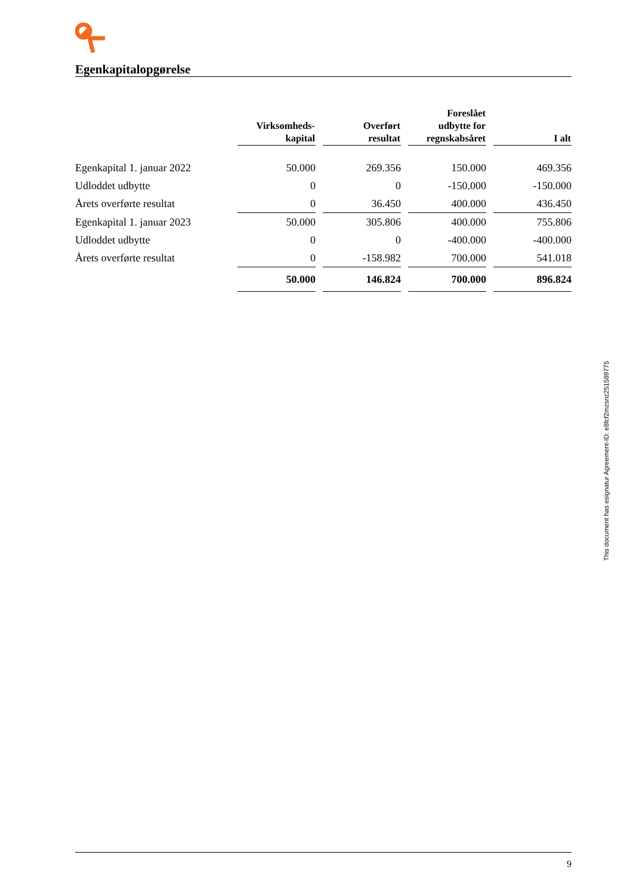Egenkapitalopgørelse
| | Virksomheds- kapital | Overført resultat | Foreslået udbytte for regnskabsåret | I alt |
| --- | --- | --- | --- | --- |
| Egenkapital 1. januar 2022 | 50.000 | 269.356 | 150.000 | 469.356 |
| Udloddet udbytte | 0 | 0 | -150.000 | -150.000 |
| Årets overførte resultat | 0 | 36.450 | 400.000 | 436.450 |
| Egenkapital 1. januar 2023 | 50.000 | 305.806 | 400.000 | 755.806 |
| Udloddet udbytte | 0 | 0 | -400.000 | -400.000 |
| Årets overførte resultat | 0 | -158.982 | 700.000 | 541.018 |
| | 50.000 | 146.824 | 700.000 | 896.824 |
This document has esignatur Agreement-ID: e8fcf2mzsnz251589775
9